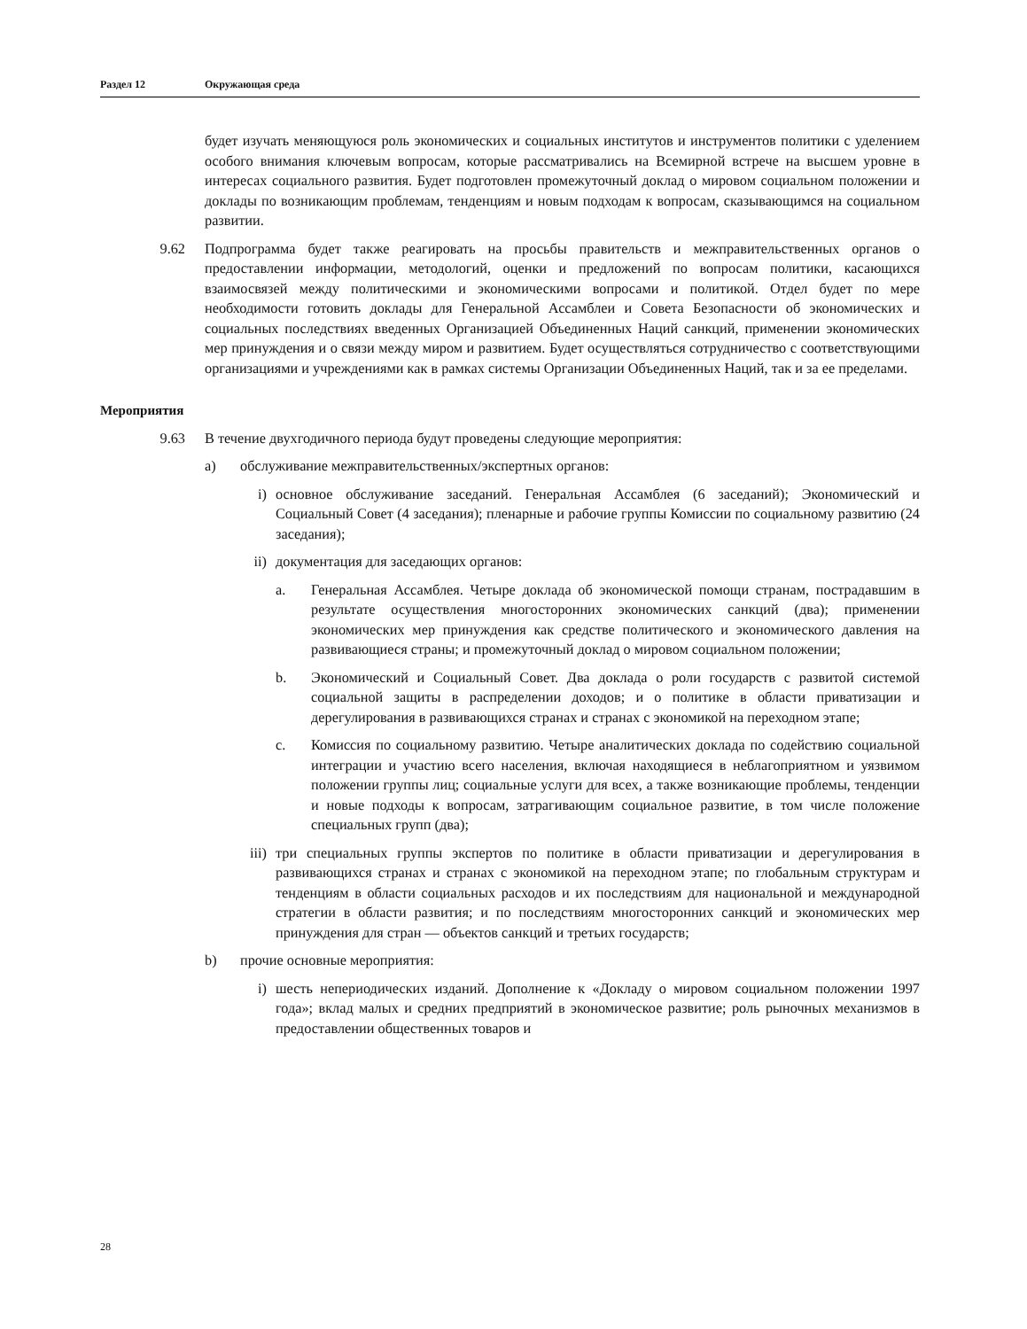Раздел 12 Окружающая среда
будет изучать меняющуюся роль экономических и социальных институтов и инструментов политики с уделением особого внимания ключевым вопросам, которые рассматривались на Всемирной встрече на высшем уровне в интересах социального развития. Будет подготовлен промежуточный доклад о мировом социальном положении и доклады по возникающим проблемам, тенденциям и новым подходам к вопросам, сказывающимся на социальном развитии.
9.62 Подпрограмма будет также реагировать на просьбы правительств и межправительственных органов о предоставлении информации, методологий, оценки и предложений по вопросам политики, касающихся взаимосвязей между политическими и экономическими вопросами и политикой. Отдел будет по мере необходимости готовить доклады для Генеральной Ассамблеи и Совета Безопасности об экономических и социальных последствиях введенных Организацией Объединенных Наций санкций, применении экономических мер принуждения и о связи между миром и развитием. Будет осуществляться сотрудничество с соответствующими организациями и учреждениями как в рамках системы Организации Объединенных Наций, так и за ее пределами.
Мероприятия
9.63 В течение двухгодичного периода будут проведены следующие мероприятия:
a) обслуживание межправительственных/экспертных органов:
i) основное обслуживание заседаний. Генеральная Ассамблея (6 заседаний); Экономический и Социальный Совет (4 заседания); пленарные и рабочие группы Комиссии по социальному развитию (24 заседания);
ii) документация для заседающих органов:
a. Генеральная Ассамблея. Четыре доклада об экономической помощи странам, пострадавшим в результате осуществления многосторонних экономических санкций (два); применении экономических мер принуждения как средстве политического и экономического давления на развивающиеся страны; и промежуточный доклад о мировом социальном положении;
b. Экономический и Социальный Совет. Два доклада о роли государств с развитой системой социальной защиты в распределении доходов; и о политике в области приватизации и дерегулирования в развивающихся странах и странах с экономикой на переходном этапе;
c. Комиссия по социальному развитию. Четыре аналитических доклада по содействию социальной интеграции и участию всего населения, включая находящиеся в неблагоприятном и уязвимом положении группы лиц; социальные услуги для всех, а также возникающие проблемы, тенденции и новые подходы к вопросам, затрагивающим социальное развитие, в том числе положение специальных групп (два);
iii) три специальных группы экспертов по политике в области приватизации и дерегулирования в развивающихся странах и странах с экономикой на переходном этапе; по глобальным структурам и тенденциям в области социальных расходов и их последствиям для национальной и международной стратегии в области развития; и по последствиям многосторонних санкций и экономических мер принуждения для стран — объектов санкций и третьих государств;
b) прочие основные мероприятия:
i) шесть непериодических изданий. Дополнение к «Докладу о мировом социальном положении 1997 года»; вклад малых и средних предприятий в экономическое развитие; роль рыночных механизмов в предоставлении общественных товаров и
28